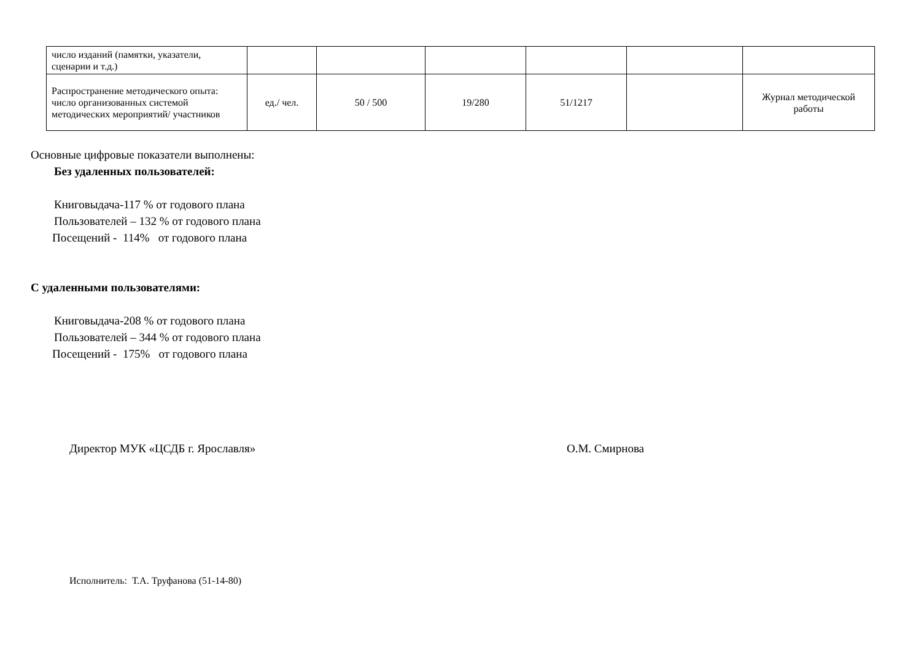| число изданий (памятки, указатели, сценарии и т.д.) | | | | | | |
| Распространение методического опыта: число организованных системой методических мероприятий/ участников | ед./ чел. | 50 / 500 | 19/280 | 51/1217 | | Журнал методической работы |
Основные цифровые показатели выполнены:
Без удаленных пользователей:
Книговыдача-117 % от годового плана
Пользователей – 132 % от годового плана
Посещений - 114% от годового плана
С удаленными пользователями:
Книговыдача-208 % от годового плана
Пользователей – 344 % от годового плана
Посещений - 175% от годового плана
Директор МУК «ЦСДБ г. Ярославля» О.М. Смирнова
Исполнитель: Т.А. Труфанова (51-14-80)